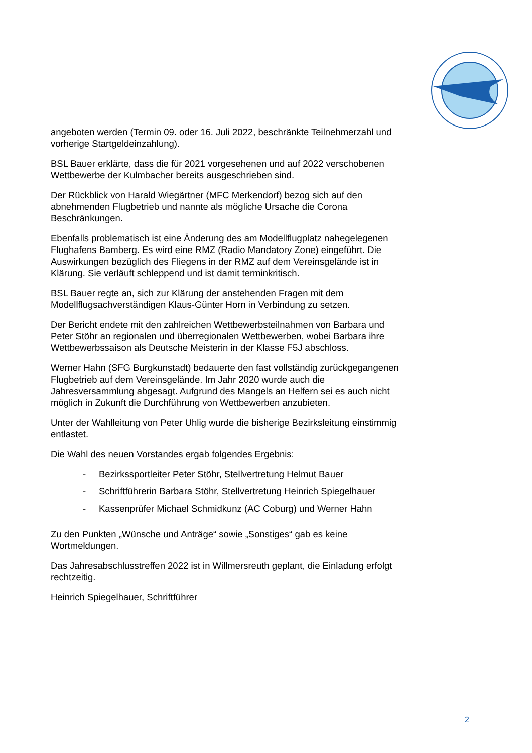angeboten werden (Termin 09. oder 16. Juli 2022, beschränkte Teilnehmerzahl und vorherige Startgeldeinzahlung).
BSL Bauer erklärte, dass die für 2021 vorgesehenen und auf 2022 verschobenen Wettbewerbe der Kulmbacher bereits ausgeschrieben sind.
Der Rückblick von Harald Wiegärtner (MFC Merkendorf) bezog sich auf den abnehmenden Flugbetrieb und nannte als mögliche Ursache die Corona Beschränkungen.
Ebenfalls problematisch ist eine Änderung des am Modellflugplatz nahegelegenen Flughafens Bamberg. Es wird eine RMZ (Radio Mandatory Zone) eingeführt. Die Auswirkungen bezüglich des Fliegens in der RMZ auf dem Vereinsgelände ist in Klärung. Sie verläuft schleppend und ist damit terminkritisch.
BSL Bauer regte an, sich zur Klärung der anstehenden Fragen mit dem Modellflugsachverständigen Klaus-Günter Horn in Verbindung zu setzen.
Der Bericht endete mit den zahlreichen Wettbewerbsteilnahmen von Barbara und Peter Stöhr an regionalen und überregionalen Wettbewerben, wobei Barbara ihre Wettbewerbssaison als Deutsche Meisterin in der Klasse F5J abschloss.
Werner Hahn (SFG Burgkunstadt) bedauerte den fast vollständig zurückgegangenen Flugbetrieb auf dem Vereinsgelände. Im Jahr 2020 wurde auch die Jahresversammlung abgesagt. Aufgrund des Mangels an Helfern sei es auch nicht möglich in Zukunft die Durchführung von Wettbewerben anzubieten.
Unter der Wahlleitung von Peter Uhlig wurde die bisherige Bezirksleitung einstimmig entlastet.
Die Wahl des neuen Vorstandes ergab folgendes Ergebnis:
- Bezirkssportleiter Peter Stöhr, Stellvertretung Helmut Bauer
- Schriftführerin Barbara Stöhr, Stellvertretung Heinrich Spiegelhauer
- Kassenprüfer Michael Schmidkunz (AC Coburg) und Werner Hahn
Zu den Punkten „Wünsche und Anträge“ sowie „Sonstiges“ gab es keine Wortmeldungen.
Das Jahresabschlusstreffen 2022 ist in Willmersreuth geplant, die Einladung erfolgt rechtzeitig.
Heinrich Spiegelhauer, Schriftführer
2